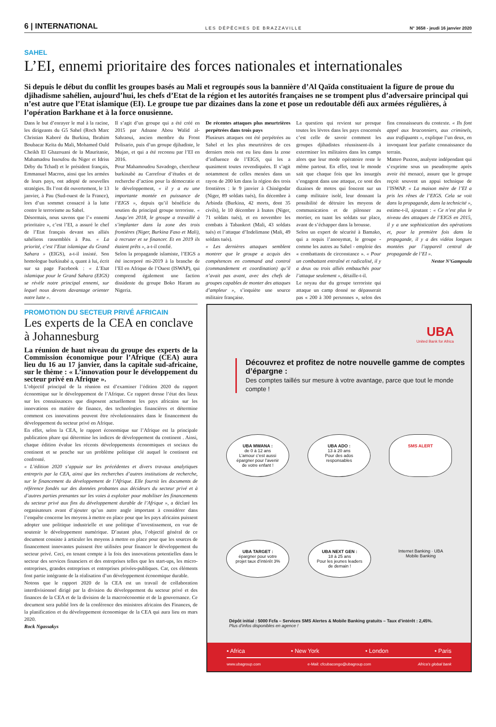6 | INTERNATIONAL LES DÉPÊCHES DE BRAZZAVILLE N° 3658 - jeudi 16 janvier 2020
SAHEL
L’EI, ennemi prioritaire des forces nationales et internationales
Si depuis le début du conflit les groupes basés au Mali et regroupés sous la bannière d’Al Qaïda constituaient la figure de proue du djihadisme sahélien, aujourd’hui, les chefs d’Etat de la région et les autorités françaises ne se trompent plus d’adversaire principal qui n’est autre que l’Etat islamique (EI). Le groupe tue par dizaines dans la zone et pose un redoutable défi aux armées régulières, à l’opération Barkhane et à la force onusienne.
Dans le but d’enrayer le mal à la racine, les dirigeants du G5 Sahel (Roch Marc Christian Kaboré du Burkina, Ibrahim Boubacar Keïta du Mali, Mohamed Ould Cheikh El Ghazouani de la Mauritanie, Mahamadou Issoufou du Niger et Idriss Déby du Tchad) et le président français, Emmanuel Macron, ainsi que les armées de leurs pays, ont adopté de nouvelles stratégies. Ils l’ont dit ouvertement, le 13 janvier, à Pau (Sud-ouest de la France), lors d’un sommet consacré à la lutte contre le terrorisme au Sahel.
Désormais, nous savons que l’« ennemi prioritaire », c’est l’EI, a assuré le chef de l’Etat français devant ses alliés sahéliens rassemblés à Pau. « La priorité, c’est l’Etat islamique du Grand Sahara » (EIGS), a-t-il insisté. Son homologue burkinabè a, quant à lui, écrit sur sa page Facebook : « L’Etat islamique pour le Grand Sahara (EIGS) se révèle notre principal ennemi, sur lequel nous devons davantage orienter notre lutte ».
Il s’agit d’un groupe qui a été créé en 2015 par Adnane Abou Walid al-Sahraoui, ancien membre du Front Polisario, puis d’un groupe djihadiste, le Mujao, et qui a été reconnu par l’EI en 2016.
Pour Mahamoudou Savadogo, chercheur burkinabè au Carrefour d’études et de recherche d’action pour la démocratie et le développement, « il y a eu une importante montée en puissance de l’EIGS », depuis qu’il bénéficie du soutien du principal groupe terroriste. « Jusqu’en 2018, le groupe a travaillé à s’implanter dans la zone des trois frontières (Niger, Burkina Faso et Mali), à recruter et se financer. Et en 2019 ils étaient prêts », a-t-il confié.
Selon la propagande islamiste, l’EIGS a été incorporé mi-2019 à la branche de l’EI en Afrique de l’Ouest (ISWAP), qui comprend également une faction dissidente du groupe Boko Haram au Nigeria.
De récentes attaques plus meurtrières perpétrées dans trois pays
Plusieurs attaques ont été perpétrées au Sahel et les plus meurtrières de ces derniers mois ont eu lieu dans la zone d’influence de l’EIGS, qui les a quasiment toutes revendiquées. Il s’agit notamment de celles menées dans un rayon de 200 km dans la région des trois frontières : le 9 janvier à Chinégodar (Niger, 89 soldats tués), fin décembre à Arbinda (Burkina, 42 morts, dont 35 civils), le 10 décembre à Inates (Niger, 71 soldats tués), et en novembre les combats à Tabankort (Mali, 43 soldats tués) et l’attaque d’Indelimane (Mali, 49 soldats tués).
« Les dernières attaques semblent montrer que le groupe a acquis des compétences en command and control (commandement et coordination) qu’il n’avait pas avant, avec des chefs de groupes capables de monter des attaques d’ampleur », s’inquiète une source militaire française.
La question qui revient sur presque toutes les lèvres dans les pays concernés c’est celle de savoir comment les groupes djihadistes réussissent-ils à exterminer les militaires dans les camps alors que leur mode opératoire reste le même partout. En effet, tout le monde sait que chaque fois que les insurgés s’engagent dans une attaque, ce sont des dizaines de motos qui foncent sur un camp militaire isolé, leur donnant la possibilité de détruire les moyens de communication et de pilonner au mortier, en tuant les soldats sur place, avant de s’échapper dans la brousse.
Selon un expert de sécurité à Bamako, qui a requis l’anonymat, le groupe - comme les autres au Sahel - emploie des « combattants de circonstance ». « Pour un combattant entraîné et radicalisé, il y a deux ou trois alliés embauchés pour l’attaque seulement », détaille-t-il.
Le noyau dur du groupe terroriste qui attaque un camp donné ne dépasserait pas « 200 à 300 personnes », selon des fins connaisseurs du contexte. « Ils font appel aux braconniers, aux criminels, aux trafiquants », explique l’un deux, en invoquant leur parfaite connaissance du terrain.
Matteo Puxton, analyste indépendant qui s’exprime sous un pseudonyme après avoir été menacé, assure que le groupe reçoit souvent un appui technique de l’ISWAP. « La maison mère de l’EI a pris les rênes de l’EIGS. Cela se voit dans la propagande, dans la technicité », estime-t-il, ajoutant : « Ce n’est plus le niveau des attaques de l’EIGS en 2015, il y a une sophistication des opérations et, pour la première fois dans la propagande, il y a des vidéos longues montées par l’appareil central de propagande de l’EI ».
Nestor N’Gampoula
PROMOTION DU SECTEUR PRIVÉ AFRICAIN
Les experts de la CEA en conclave à Johannesburg
La réunion de haut niveau du groupe des experts de la Commission économique pour l’Afrique (CEA) aura lieu du 16 au 17 janvier, dans la capitale sud-africaine, sur le thème : « L’innovation pour le développement du secteur privé en Afrique ».
L’objectif principal de la réunion est d’examiner l’édition 2020 du rapport économique sur le développement de l’Afrique. Ce rapport dresse l’état des lieux sur les connaissances que disposent actuellement les pays africains sur les innovations en matière de finance, des technologies financières et détermine comment ces innovations peuvent être révolutionnaires dans le financement du développement du secteur privé en Afrique.
En effet, selon la CEA, le rapport économique sur l’Afrique est la principale publication phare qui détermine les indices de développement du continent . Ainsi, chaque édition évalue les récents développements économiques et sociaux du continent et se penche sur un problème politique clé auquel le continent est confronté.
« L’édition 2020 s’appuie sur les précédentes et divers travaux analytiques entrepris par la CEA, ainsi que les recherches d’autres institutions de recherche, sur le financement du développement de l’Afrique. Elle fournit les documents de référence fondés sur des données probantes aux décideurs du secteur privé et à d’autres parties prenantes sur les voies à exploiter pour mobiliser les financements du secteur privé aux fins du développement durable de l’Afrique », a déclaré les organisateurs avant d’ajouter qu’un autre angle important à considérer dans l’enquête concerne les moyens à mettre en place pour que les pays africains puissent adopter une politique industrielle et une politique d’investissement, en vue de soutenir le développement numérique. D’autant plus, l’objectif général de ce document consiste à articuler les moyens à mettre en place pour que les sources de financement innovantes puissent être utilisées pour financer le développement du secteur privé. Ceci, en tenant compte à la fois des innovations potentielles dans le secteur des services financiers et des entreprises telles que les start-ups, les micro-entreprises, grandes entreprises et entreprises privées-publiques. Car, ces éléments font partie intégrante de la réalisation d’un développement économique durable.
Notons que le rapport 2020 de la CEA est un travail de collaboration interdivisionnel dirigé par la division du développement du secteur privé et des finances de la CEA et de la division de la macroéconomie et de la gouvernance. Ce document sera publié lors de la conférence des ministres africains des Finances, de la planification et du développement économique de la CEA qui aura lieu en mars 2020.
Rock Ngassakys
UBA
United Bank for Africa
Découvrez et profitez de notre nouvelle gamme de comptes d’épargne :
Des comptes taillés sur mesure à votre avantage, parce que tout le monde compte !
UBA MWANA :
de 0 à 12 ans
L’amour c’est aussi épargner pour l’avenir de votre enfant !
UBA ADO :
13 à 20 ans
Pour des ados responsables
SMS ALERT
UBA TARGET :
épargner pour votre projet taux d’intérêt 3%
UBA NEXT GEN :
18 à 25 ans
Pour les jeunes leaders de demain !
Internet Banking · UBA Mobile Banking
Dépôt initial : 5000 Fcfa – Services SMS Alertes & Mobile Banking gratuits – Taux d’intérêt : 2,45%.
Plus d’infos disponibles en agence !
▪ Africa • New York • London • Paris
www.ubagroup.com e-Mail: cfcubacongo@ubagroup.com Africa’s global bank